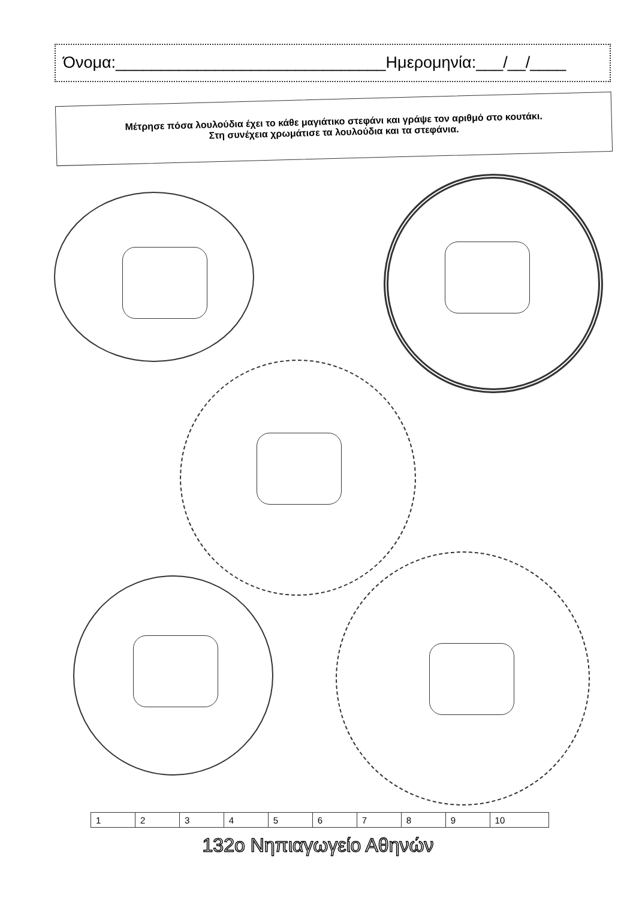Όνομα:______________________________Ημερομηνία:___/__/____
Μέτρησε πόσα λουλούδια έχει το κάθε μαγιάτικο στεφάνι και γράψε τον αριθμό στο κουτάκι.
Στη συνέχεια χρωμάτισε τα λουλούδια και τα στεφάνια.
| 1 | 2 | 3 | 4 | 5 | 6 | 7 | 8 | 9 | 10 |
132ο Νηπιαγωγείο Αθηνών